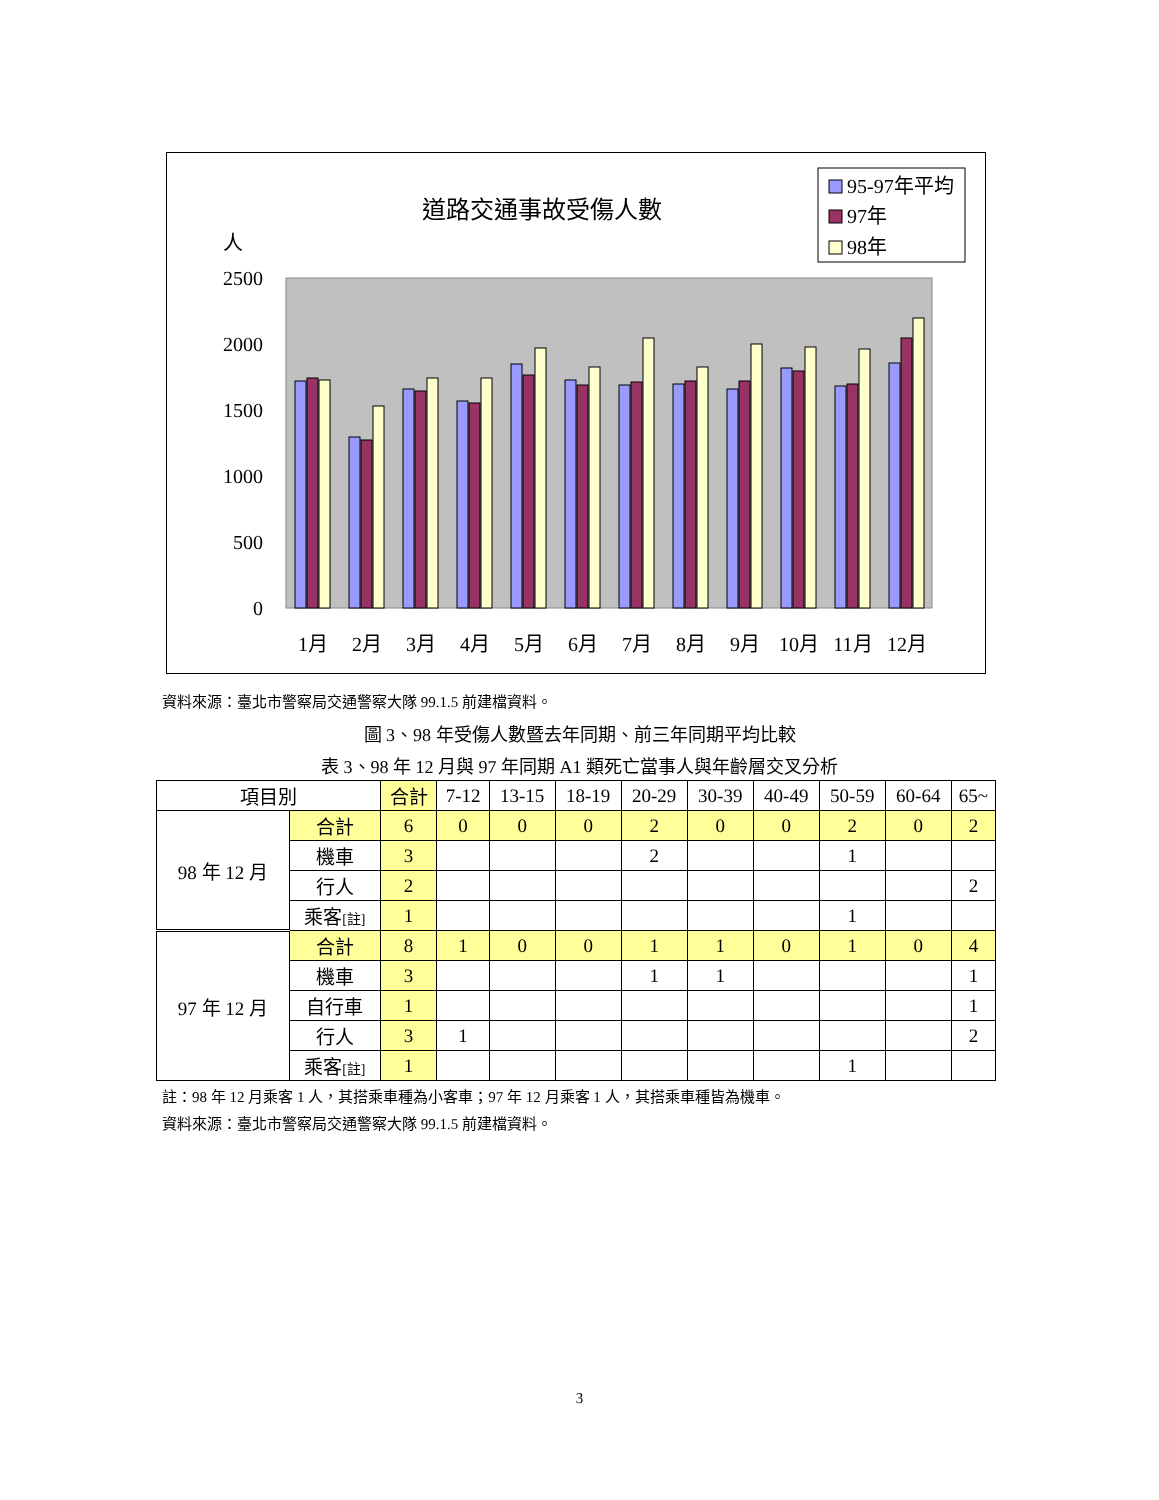道路交通事故受傷人數
人
95-97年平均
97年
98年
2500
2000
1500
1000
500
0
1月
2月
3月
4月
5月
6月
7月
8月
9月
10月
11月
12月
資料來源：臺北市警察局交通警察大隊 99.1.5 前建檔資料。
圖 3、98 年受傷人數暨去年同期、前三年同期平均比較
表 3、98 年 12 月與 97 年同期 A1 類死亡當事人與年齡層交叉分析
| 項目別 | | 合計 | 7-12 | 13-15 | 18-19 | 20-29 | 30-39 | 40-49 | 50-59 | 60-64 | 65~ |
| --- | --- | --- | --- | --- | --- | --- | --- | --- | --- | --- | --- |
| 98 年 12 月 | 合計 | 6 | 0 | 0 | 0 | 2 | 0 | 0 | 2 | 0 | 2 |
| | 機車 | 3 | | | | 2 | | | 1 | | |
| | 行人 | 2 | | | | | | | | | 2 |
| | 乘客 [註] | 1 | | | | | | | 1 | | |
| 97 年 12 月 | 合計 | 8 | 1 | 0 | 0 | 1 | 1 | 0 | 1 | 0 | 4 |
| | 機車 | 3 | | | | 1 | 1 | | | | 1 |
| | 自行車 | 1 | | | | | | | | | 1 |
| | 行人 | 3 | 1 | | | | | | | | 2 |
| | 乘客 [註] | 1 | | | | | | | 1 | | |
註：98 年 12 月乘客 1 人，其搭乘車種為小客車；97 年 12 月乘客 1 人，其搭乘車種皆為機車。
資料來源：臺北市警察局交通警察大隊 99.1.5 前建檔資料。
3